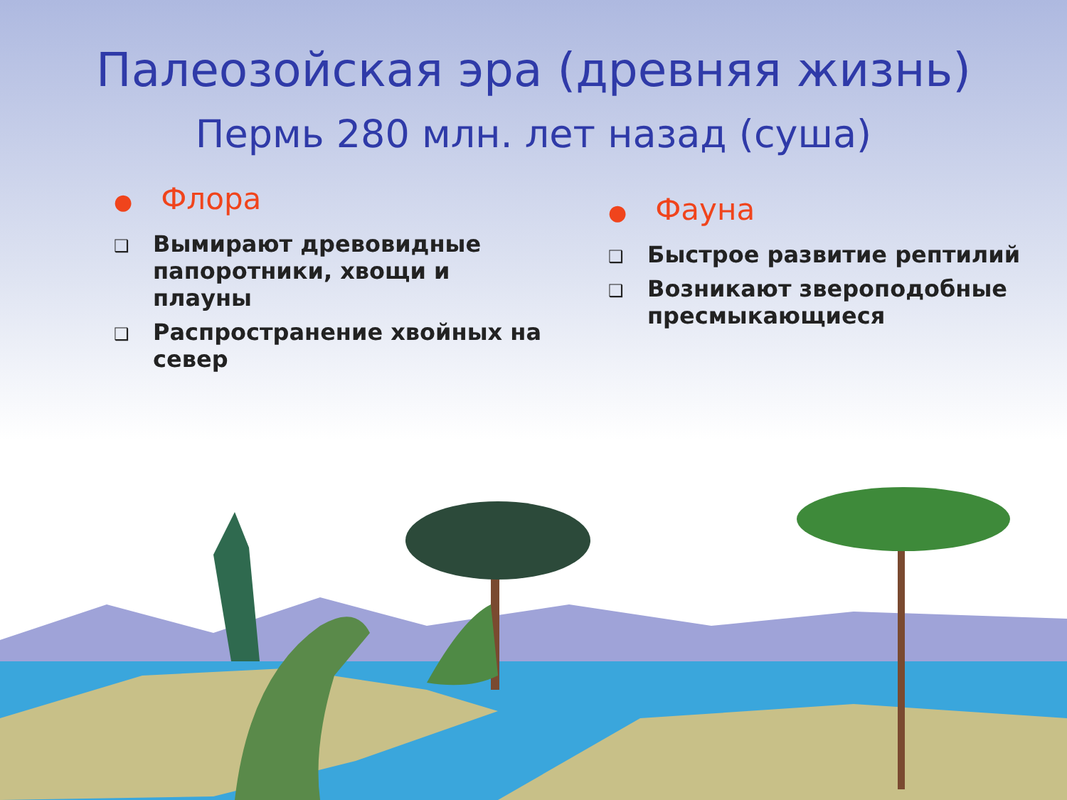Палеозойская эра (древняя жизнь)
Пермь 280 млн. лет назад (суша)
● Флора
❑ Вымирают древовидные папоротники, хвощи и плауны
❑ Распространение хвойных на север
● Фауна
❑ Быстрое развитие рептилий
❑ Возникают звероподобные пресмыкающиеся